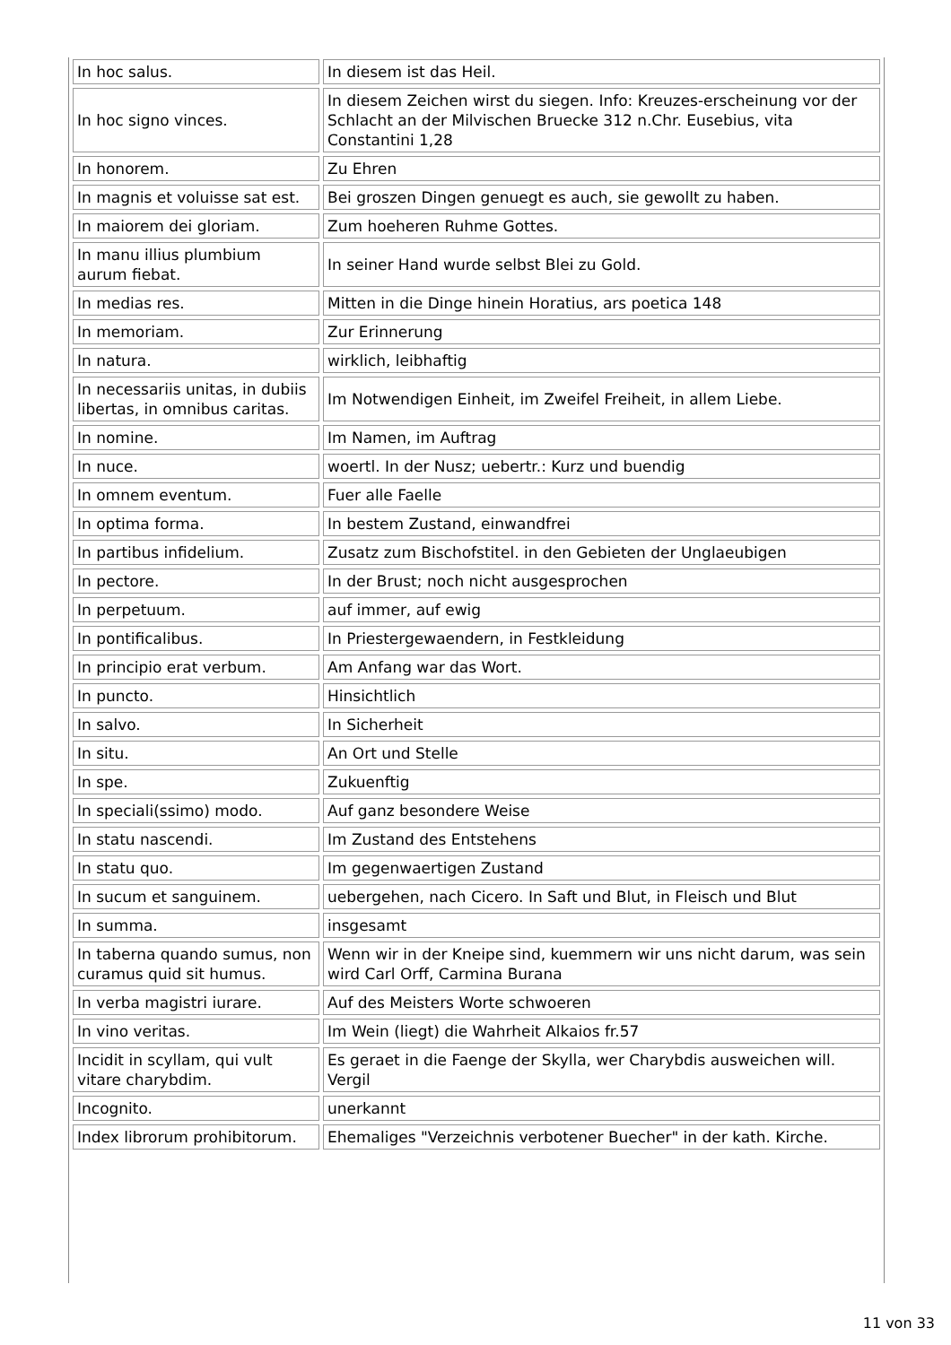| In hoc salus. | In diesem ist das Heil. |
| In hoc signo vinces. | In diesem Zeichen wirst du siegen. Info: Kreuzes-erscheinung vor der Schlacht an der Milvischen Bruecke 312 n.Chr. Eusebius, vita Constantini 1,28 |
| In honorem. | Zu Ehren |
| In magnis et voluisse sat est. | Bei groszen Dingen genuegt es auch, sie gewollt zu haben. |
| In maiorem dei gloriam. | Zum hoeheren Ruhme Gottes. |
| In manu illius plumbium aurum fiebat. | In seiner Hand wurde selbst Blei zu Gold. |
| In medias res. | Mitten in die Dinge hinein Horatius, ars poetica 148 |
| In memoriam. | Zur Erinnerung |
| In natura. | wirklich, leibhaftig |
| In necessariis unitas, in dubiis libertas, in omnibus caritas. | Im Notwendigen Einheit, im Zweifel Freiheit, in allem Liebe. |
| In nomine. | Im Namen, im Auftrag |
| In nuce. | woertl. In der Nusz; uebertr.: Kurz und buendig |
| In omnem eventum. | Fuer alle Faelle |
| In optima forma. | In bestem Zustand, einwandfrei |
| In partibus infidelium. | Zusatz zum Bischofstitel. in den Gebieten der Unglaeubigen |
| In pectore. | In der Brust; noch nicht ausgesprochen |
| In perpetuum. | auf immer, auf ewig |
| In pontificalibus. | In Priestergewaendern, in Festkleidung |
| In principio erat verbum. | Am Anfang war das Wort. |
| In puncto. | Hinsichtlich |
| In salvo. | In Sicherheit |
| In situ. | An Ort und Stelle |
| In spe. | Zukuenftig |
| In speciali(ssimo) modo. | Auf ganz besondere Weise |
| In statu nascendi. | Im Zustand des Entstehens |
| In statu quo. | Im gegenwaertigen Zustand |
| In sucum et sanguinem. | uebergehen, nach Cicero. In Saft und Blut, in Fleisch und Blut |
| In summa. | insgesamt |
| In taberna quando sumus, non curamus quid sit humus. | Wenn wir in der Kneipe sind, kuemmern wir uns nicht darum, was sein wird Carl Orff, Carmina Burana |
| In verba magistri iurare. | Auf des Meisters Worte schwoeren |
| In vino veritas. | Im Wein (liegt) die Wahrheit Alkaios fr.57 |
| Incidit in scyllam, qui vult vitare charybdim. | Es geraet in die Faenge der Skylla, wer Charybdis ausweichen will. Vergil |
| Incognito. | unerkannt |
| Index librorum prohibitorum. | Ehemaliges "Verzeichnis verbotener Buecher" in der kath. Kirche. |
11 von 33